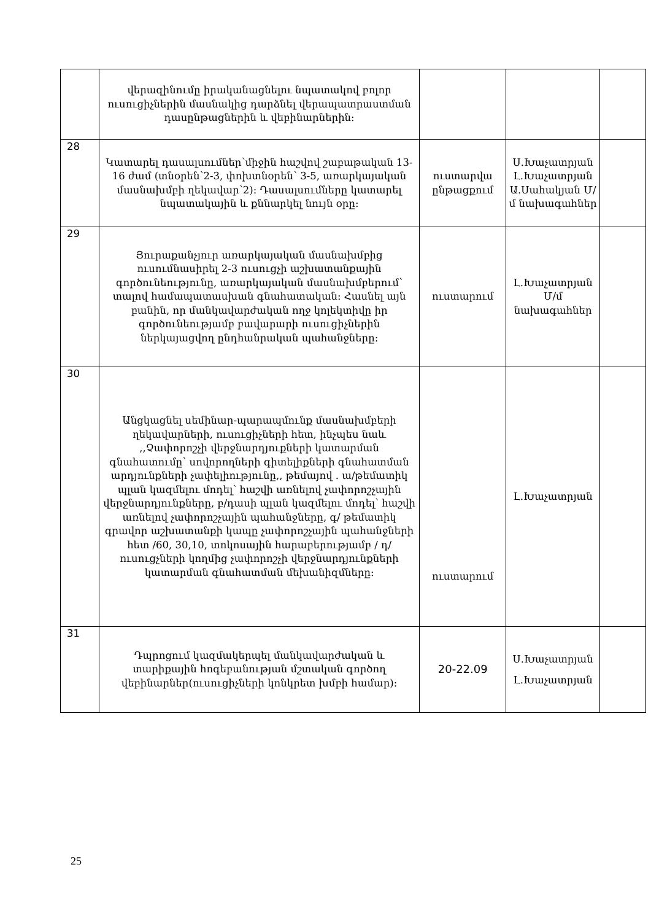| | վերազինումը իրականացնելու նպատակով բոլոր ուսուցիչներին մասնակից դարձնել վերապատրաստման դասընթացներին և վեբինարներին: | | | |
| 28 | Կատարել դասալսումներ՝միջին հաշվով շաբաթական 13-16 ժամ (տնօրեն՝2-3, փոխտնօրեն՝ 3-5, առարկայական մասնախմբի ղեկավար՝2): Դասալսումները կատարել նպատակային և քննարկել նույն օրը: | ուստարվա ընթացքում | Ս.Խաչատրյան Լ.Խաչատրյան Ա.Սահակյան Մ/մ նախագահներ | |
| 29 | Յուրաքանչյուր առարկայական մասնախմբից ուսումնասիրել 2-3 ուսուցչի աշխատանքային գործունեությունը, առարկայական մասնախմբերում՝ տալով համապատասխան գնահատական: Հասնել այն բանին, որ մանկավարժական ողջ կոլեկտիվը իր գործունեությամբ բավարարի ուսուցիչներին ներկայացվող ընդհանրական պահանջները: | ուստարում | Լ.Խաչատրյան Մ/մ նախագահներ | |
| 30 | Անցկացնել սեմինար-պարապմունք մասնախմբերի ղեկավարների, ուսուցիչների հետ, ինչպես նաև ,,Չափորոշչի վերջնարդյուքների կատարման գնահատումը՝ սովորողների գիտելիքների գնահատման արդյունքների չափելիությունը,, թեմայով . ա/թեմատիկ պլան կազմելու մոդել՝ հաշվի առնելով չափորոշչային վերջնարդյունքները, բ/դասի պլան կազմելու մոդել՝ հաշվի առնելով չափորոշչային պահանջները, գ/ թեմատիկ գրավոր աշխատանքի կապը չափորոշչային պահանջների հետ /60, 30,10, տոկոսային հարաբերությամբ / դ/ ուսուցչների կողմից չափորոշչի վերջնարդյունքների կատարման գնահատման մեխանիզմները: | ուստարում | Լ.Խաչատրյան | |
| 31 | Դպրոցում կազմակերպել մանկավարժական և տարիքային հոգեբանության մշտական գործող վեբինարներ(ուսուցիչների կոնկրետ խմբի համար): | 20-22.09 | Ս.Խաչատրյան Լ.Խաչատրյան | |
25